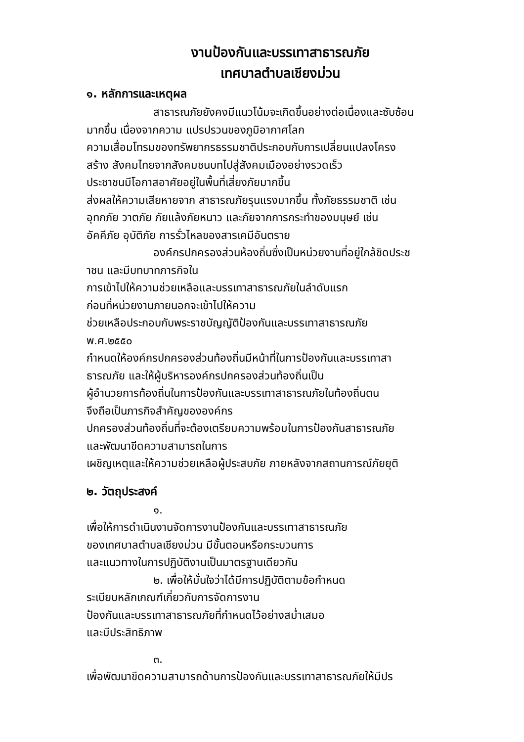งานป้องกันและบรรเทาสาธารณภัย
เทศบาลตำบลเชียงม่วน
๑. หลักการและเหตุผล
สาธารณภัยยังคงมีแนวโน้มจะเกิดขึ้นอย่างต่อเนื่องและซับซ้อน
มากขึ้น เนื่องจากความ แปรปรวนของภูมิอากาศโลก
ความเสื่อมโทรมของทรัพยากรธรรมชาติประกอบกับการเปลี่ยนแปลงโครง
สร้าง สังคมไทยจากสังคมชนบทไปสู่สังคมเมืองอย่างรวดเร็ว
ประชาชนมีโอกาสอาศัยอยู่ในพื้นที่เสี่ยงภัยมากขึ้น
ส่งผลให้ความเสียหายจาก สาธารณภัยรุนแรงมากขึ้น ทั้งภัยธรรมชาติ เช่น
อุทกภัย วาตภัย ภัยแล้งภัยหนาว และภัยจากการกระทำของมนุษย์ เช่น
อัคคีภัย อุบัติภัย การรั่วไหลของสารเคมีอันตราย
องค์กรปกครองส่วนห้องถิ่นซึ่งเป็นหน่วยงานที่อยู่ใกล้ชิดประช
าชน และมีบทบาทภารกิจใน
การเข้าไปให้ความช่วยเหลือและบรรเทาสาธารณภัยในลำดับแรก
ก่อนที่หน่วยงานภายนอกจะเข้าไปให้ความ
ช่วยเหลือประกอบกับพระราชบัญญัติป้องกันและบรรเทาสาธารณภัย
พ.ศ.๒๕๕๐
กำหนดให้องค์กรปกครองส่วนท้องถิ่นมีหน้าที่ในการป้องกันและบรรเทาสา
ธารณภัย และให้ผู้บริหารองค์กรปกครองส่วนท้องถิ่นเป็น
ผู้อำนวยการท้องถิ่นในการป้องกันและบรรเทาสาธารณภัยในท้องถิ่นตน
จึงถือเป็นภารกิจสำคัญขององค์กร
ปกครองส่วนท้องถิ่นที่จะต้องเตรียมความพร้อมในการป้องกันสาธารณภัย
และพัฒนาขีดความสามารถในการ
เผชิญเหตุและให้ความช่วยเหลือผู้ประสบภัย ภายหลังจากสถานการณ์ภัยยุติ
๒. วัตถุประสงค์
๑.
เพื่อให้การดำเนินงานจัดการงานป้องกันและบรรเทาสาธารณภัย
ของเทศบาลตำบลเชียงม่วน มีขั้นตอนหรือกระบวนการ
และแนวทางในการปฏิบัติงานเป็นมาตรฐานเดียวกัน
๒. เพื่อให้มั่นใจว่าได้มีการปฏิบัติตามข้อกำหนด
ระเบียบหลักเกณฑ์เกี่ยวกับการจัดการงาน
ป้องกันและบรรเทาสาธารณภัยที่กำหนดไว้อย่างสม่ำเสมอ
และมีประสิทธิภาพ
๓.
เพื่อพัฒนาขีดความสามารถด้านการป้องกันและบรรเทาสาธารณภัยให้มีปร